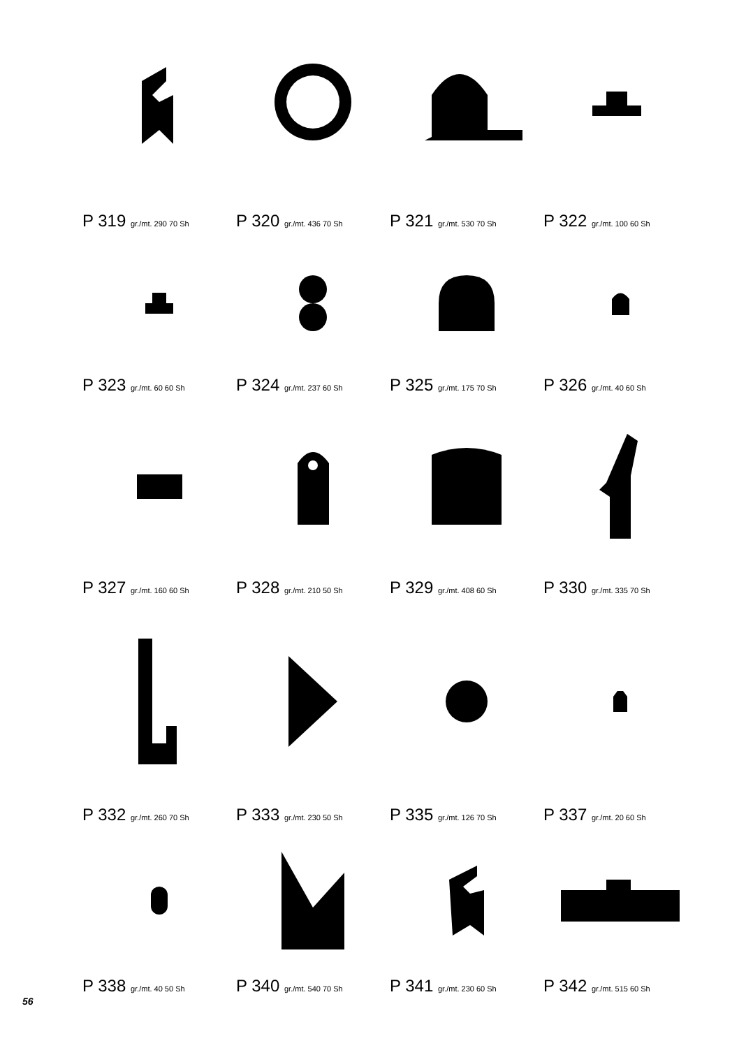P 319 gr./mt. 290 70 Sh
P 320 gr./mt. 436 70 Sh
P 321 gr./mt. 530 70 Sh
P 322 gr./mt. 100 60 Sh
P 323 gr./mt. 60 60 Sh
P 324 gr./mt. 237 60 Sh
P 325 gr./mt. 175 70 Sh
P 326 gr./mt. 40 60 Sh
P 327 gr./mt. 160 60 Sh
P 328 gr./mt. 210 50 Sh
P 329 gr./mt. 408 60 Sh
P 330 gr./mt. 335 70 Sh
P 332 gr./mt. 260 70 Sh
P 333 gr./mt. 230 50 Sh
P 335 gr./mt. 126 70 Sh
P 337 gr./mt. 20 60 Sh
P 338 gr./mt. 40 50 Sh
P 340 gr./mt. 540 70 Sh
P 341 gr./mt. 230 60 Sh
P 342 gr./mt. 515 60 Sh
56